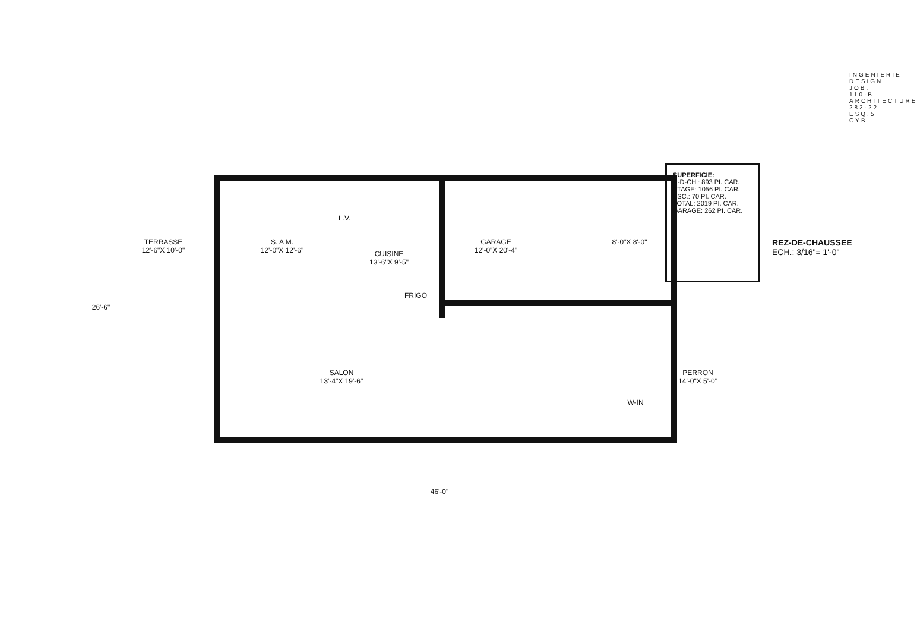TERRASSE
12'-6"X 10'-0"
S. A M.
12'-0"X 12'-6"
CUISINE
13'-6"X 9'-5"
L.V.
FRIGO
GARAGE
12'-0"X 20'-4"
8'-0"X 8'-0"
SALON
13'-4"X 19'-6"
PERRON
14'-0"X 5'-0"
W-IN
26'-6"
46'-0"
SUPERFICIE:
R-D-CH.: 893 PI. CAR.
ETAGE: 1056 PI. CAR.
ESC.: 70 PI. CAR.
TOTAL: 2019 PI. CAR.
GARAGE: 262 PI. CAR.
REZ-DE-CHAUSSEE
ECH.: 3/16"= 1'-0"
INGENIERIE DESIGN JOB. 110-B ARCHITECTURE 282-22 ESQ.5 CYB